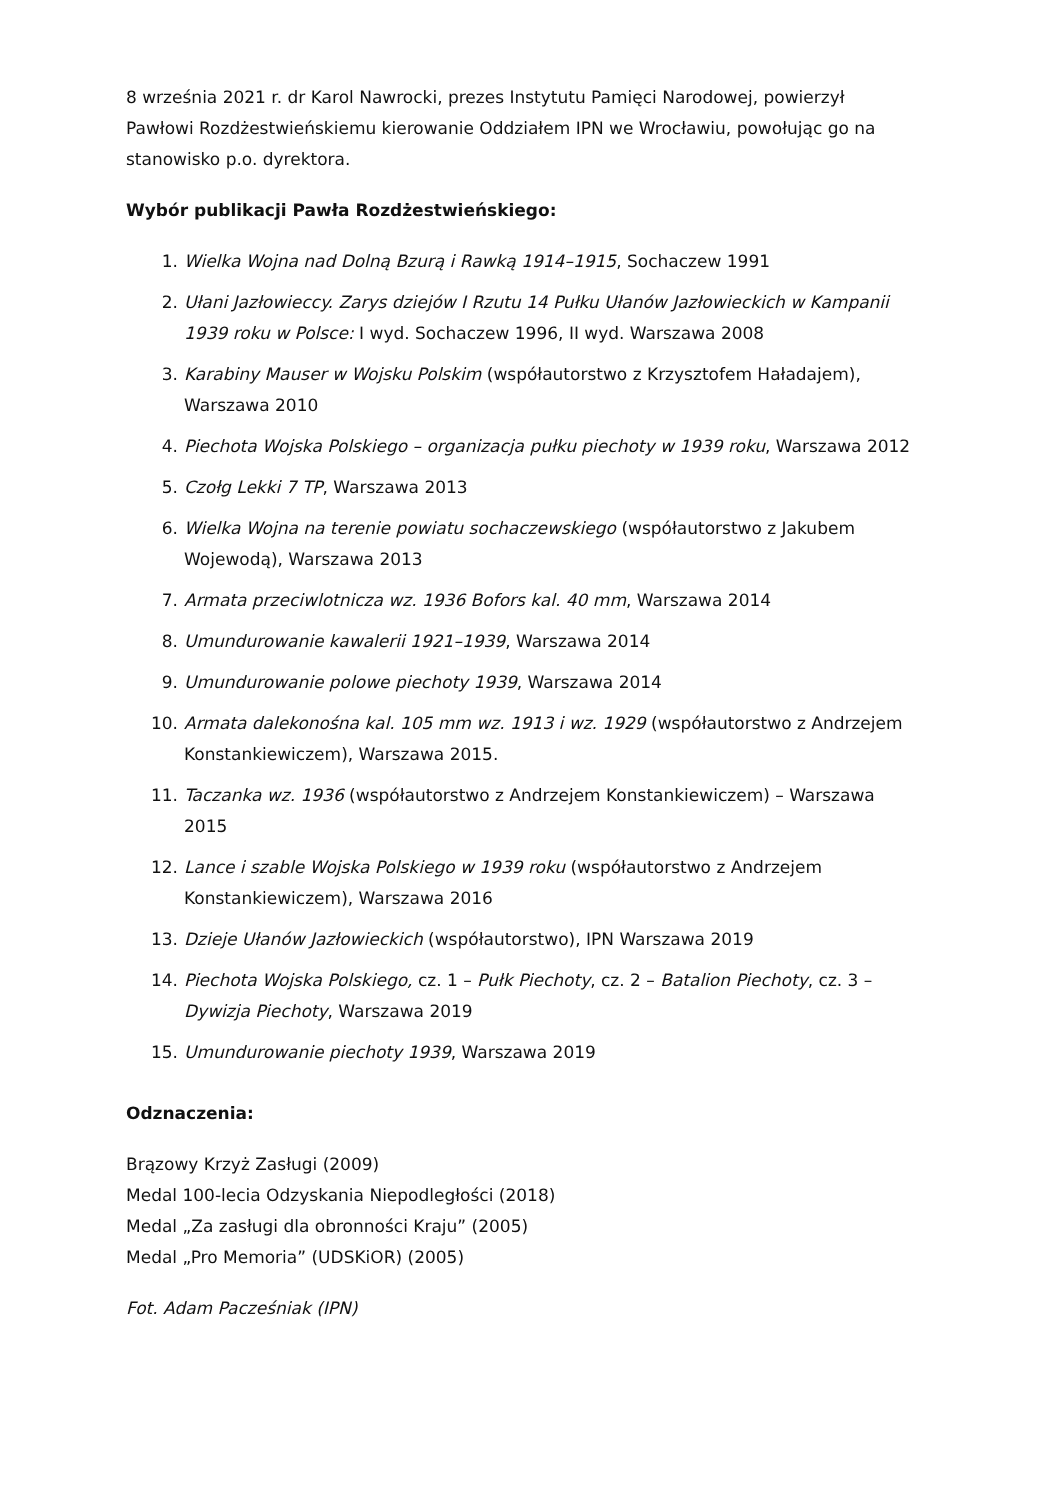8 września 2021 r. dr Karol Nawrocki, prezes Instytutu Pamięci Narodowej, powierzył Pawłowi Rozdżestwieńskiemu kierowanie Oddziałem IPN we Wrocławiu, powołując go na stanowisko p.o. dyrektora.
Wybór publikacji Pawła Rozdżestwieńskiego:
1. Wielka Wojna nad Dolną Bzurą i Rawką 1914–1915, Sochaczew 1991
2. Ułani Jazłowieccy. Zarys dziejów I Rzutu 14 Pułku Ułanów Jazłowieckich w Kampanii 1939 roku w Polsce: I wyd. Sochaczew 1996, II wyd. Warszawa 2008
3. Karabiny Mauser w Wojsku Polskim (współautorstwo z Krzysztofem Haładajem), Warszawa 2010
4. Piechota Wojska Polskiego – organizacja pułku piechoty w 1939 roku, Warszawa 2012
5. Czołg Lekki 7 TP, Warszawa 2013
6. Wielka Wojna na terenie powiatu sochaczewskiego (współautorstwo z Jakubem Wojewodą), Warszawa 2013
7. Armata przeciwlotnicza wz. 1936 Bofors kal. 40 mm, Warszawa 2014
8. Umundurowanie kawalerii 1921–1939, Warszawa 2014
9. Umundurowanie polowe piechoty 1939, Warszawa 2014
10. Armata dalekonośna kal. 105 mm wz. 1913 i wz. 1929 (współautorstwo z Andrzejem Konstankiewiczem), Warszawa 2015.
11. Taczanka wz. 1936 (współautorstwo z Andrzejem Konstankiewiczem) – Warszawa 2015
12. Lance i szable Wojska Polskiego w 1939 roku (współautorstwo z Andrzejem Konstankiewiczem), Warszawa 2016
13. Dzieje Ułanów Jazłowieckich (współautorstwo), IPN Warszawa 2019
14. Piechota Wojska Polskiego, cz. 1 – Pułk Piechoty, cz. 2 – Batalion Piechoty, cz. 3 – Dywizja Piechoty, Warszawa 2019
15. Umundurowanie piechoty 1939, Warszawa 2019
Odznaczenia:
Brązowy Krzyż Zasługi (2009)
Medal 100-lecia Odzyskania Niepodległości (2018)
Medal „Za zasługi dla obronności Kraju” (2005)
Medal „Pro Memoria” (UDSKiOR) (2005)
Fot. Adam Pacześniak (IPN)